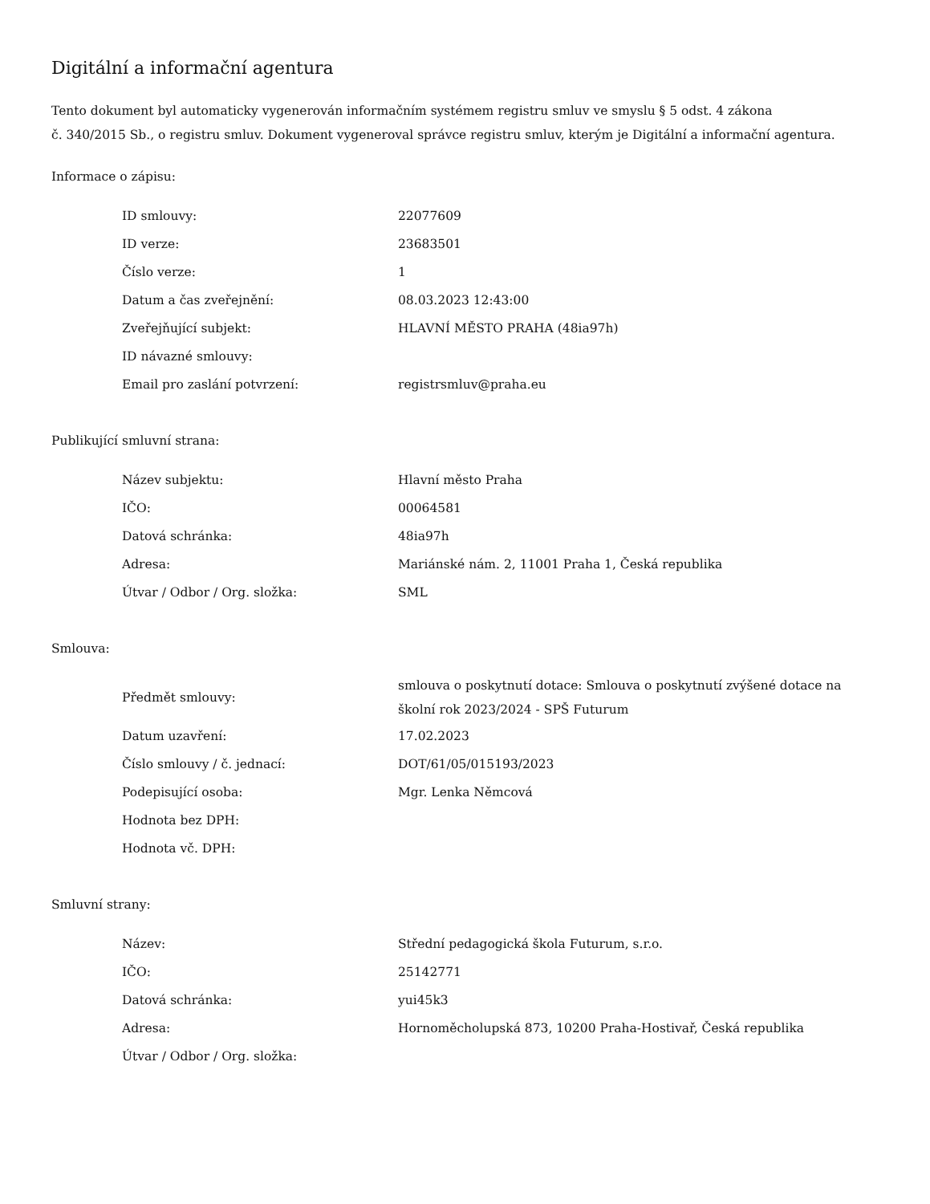Digitální a informační agentura
Tento dokument byl automaticky vygenerován informačním systémem registru smluv ve smyslu § 5 odst. 4 zákona
č. 340/2015 Sb., o registru smluv. Dokument vygeneroval správce registru smluv, kterým je Digitální a informační agentura.
Informace o zápisu:
| ID smlouvy: | 22077609 |
| ID verze: | 23683501 |
| Číslo verze: | 1 |
| Datum a čas zveřejnění: | 08.03.2023 12:43:00 |
| Zveřejňující subjekt: | HLAVNÍ MĚSTO PRAHA (48ia97h) |
| ID návazné smlouvy: | |
| Email pro zaslání potvrzení: | registrsmluv@praha.eu |
Publikující smluvní strana:
| Název subjektu: | Hlavní město Praha |
| IČO: | 00064581 |
| Datová schránka: | 48ia97h |
| Adresa: | Mariánské nám. 2, 11001 Praha 1, Česká republika |
| Útvar / Odbor / Org. složka: | SML |
Smlouva:
| Předmět smlouvy: | smlouva o poskytnutí dotace: Smlouva o poskytnutí zvýšené dotace na školní rok 2023/2024 - SPŠ Futurum |
| Datum uzavření: | 17.02.2023 |
| Číslo smlouvy / č. jednací: | DOT/61/05/015193/2023 |
| Podepisující osoba: | Mgr. Lenka Němcová |
| Hodnota bez DPH: | |
| Hodnota vč. DPH: | |
Smluvní strany:
| Název: | Střední pedagogická škola Futurum, s.r.o. |
| IČO: | 25142771 |
| Datová schránka: | yui45k3 |
| Adresa: | Hornoměcholupská 873, 10200 Praha-Hostivař, Česká republika |
| Útvar / Odbor / Org. složka: | |